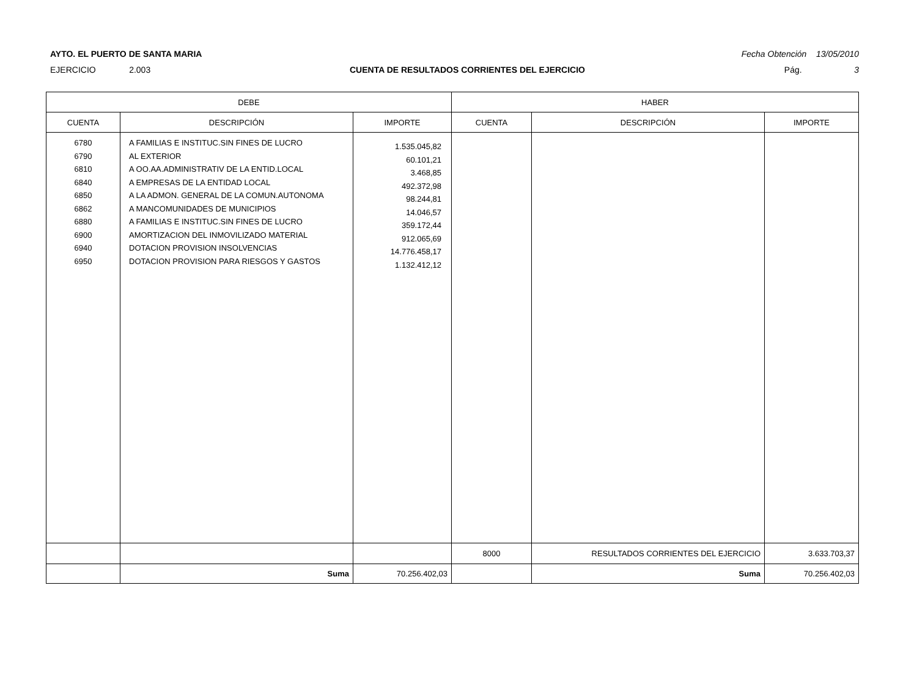AYTO. EL PUERTO DE SANTA MARIA Fecha Obtención 13/05/2010
EJERCICIO 2.003 CUENTA DE RESULTADOS CORRIENTES DEL EJERCICIO Pág. 3
| DEBE | | | HABER | | |
| --- | --- | --- | --- | --- | --- |
| CUENTA | DESCRIPCIÓN | IMPORTE | CUENTA | DESCRIPCIÓN | IMPORTE |
| 6780 6790 6810 6840 6850 6862 6880 6900 6940 6950 | A FAMILIAS E INSTITUC.SIN FINES DE LUCRO AL EXTERIOR A OO.AA.ADMINISTRATIV DE LA ENTID.LOCAL A EMPRESAS DE LA ENTIDAD LOCAL A LA ADMON. GENERAL DE LA COMUN.AUTONOMA A MANCOMUNIDADES DE MUNICIPIOS A FAMILIAS E INSTITUC.SIN FINES DE LUCRO AMORTIZACION DEL INMOVILIZADO MATERIAL DOTACION PROVISION INSOLVENCIAS DOTACION PROVISION PARA RIESGOS Y GASTOS | 1.535.045,82 60.101,21 3.468,85 492.372,98 98.244,81 14.046,57 359.172,44 912.065,69 14.776.458,17 1.132.412,12 | | | |
| | | | 8000 | RESULTADOS CORRIENTES DEL EJERCICIO | 3.633.703,37 |
| | Suma | 70.256.402,03 | | Suma | 70.256.402,03 |